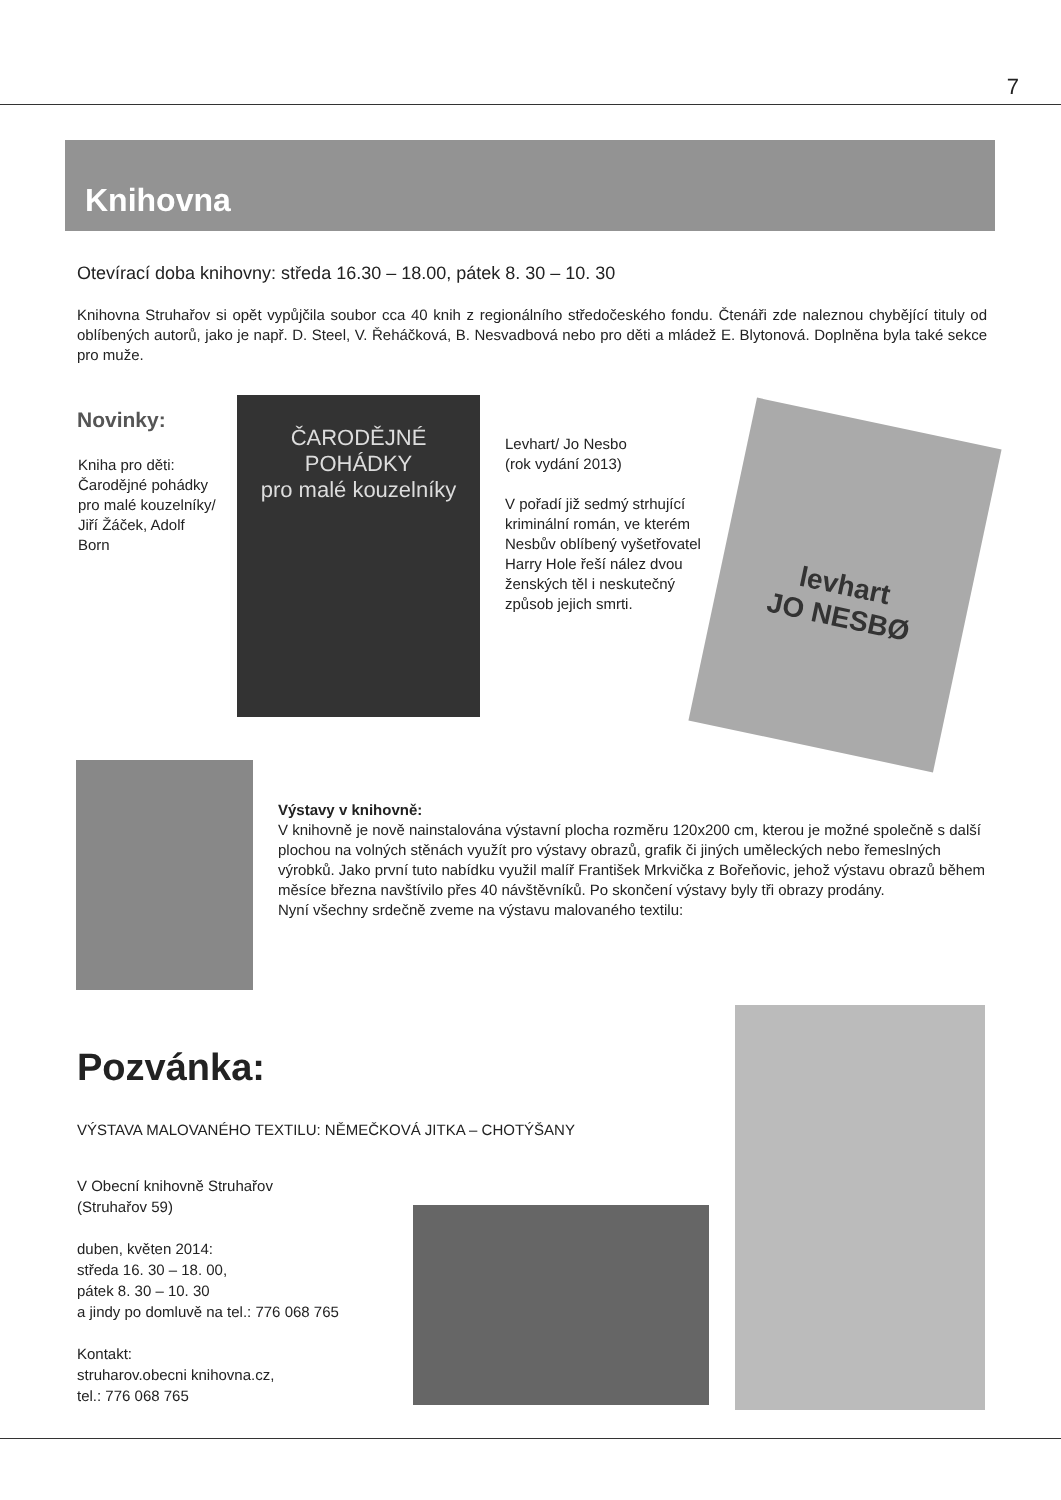7
Knihovna
Otevírací doba knihovny: středa 16.30 – 18.00, pátek 8. 30 – 10. 30
Knihovna Struhařov si opět vypůjčila soubor cca 40 knih z regionálního středočeského fondu. Čtenáři zde naleznou chybějící tituly od oblíbených autorů, jako je např. D. Steel, V. Řeháčková, B. Nesvadbová nebo pro děti a mládež E. Blytonová. Doplněna byla také sekce pro muže.
Novinky:
Kniha pro děti: Čarodějné pohádky pro malé kouzelníky/ Jiří Žáček, Adolf Born
ČARODĚJNÉ POHÁDKY
pro malé kouzelníky
Levhart/ Jo Nesbo
(rok vydání 2013)
V pořadí již sedmý strhující kriminální román, ve kterém Nesbův oblíbený vyšetřovatel Harry Hole řeší nález dvou ženských těl i neskutečný způsob jejich smrti.
levhart
JO NESBØ
Výstavy v knihovně:
V knihovně je nově nainstalována výstavní plocha rozměru 120x200 cm, kterou je možné společně s další plochou na volných stěnách využít pro výstavy obrazů, grafik či jiných uměleckých nebo řemeslných výrobků. Jako první tuto nabídku využil malíř František Mrkvička z Bořeňovic, jehož výstavu obrazů během měsíce března navštívilo přes 40 návštěvníků. Po skončení výstavy byly tři obrazy prodány.
Nyní všechny srdečně zveme na výstavu malovaného textilu:
Pozvánka:
VÝSTAVA MALOVANÉHO TEXTILU: NĚMEČKOVÁ JITKA – CHOTÝŠANY
V Obecní knihovně Struhařov
(Struhařov 59)
duben, květen 2014:
středa 16. 30 – 18. 00,
pátek 8. 30 – 10. 30
a jindy po domluvě na tel.: 776 068 765
Kontakt:
struharov.obecni knihovna.cz,
tel.: 776 068 765